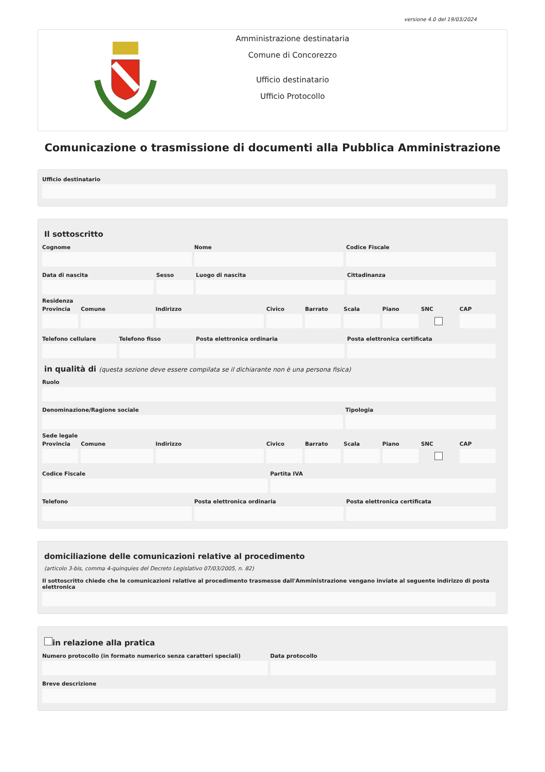versione 4.0 del 19/03/2024
Amministrazione destinataria
Comune di Concorezzo
Ufficio destinatario
Ufficio Protocollo
Comunicazione o trasmissione di documenti alla Pubblica Amministrazione
Ufficio destinatario
Il sottoscritto
Cognome Nome Codice Fiscale
Data di nascita Sesso Luogo di nascita Cittadinanza
Residenza
Provincia Comune Indirizzo Civico Barrato Scala Piano SNC CAP
Telefono cellulare Telefono fisso Posta elettronica ordinaria Posta elettronica certificata
in qualità di (questa sezione deve essere compilata se il dichiarante non è una persona fisica)
Ruolo
Denominazione/Ragione sociale Tipologia
Sede legale
Provincia Comune Indirizzo Civico Barrato Scala Piano SNC CAP
Codice Fiscale Partita IVA
Telefono Posta elettronica ordinaria Posta elettronica certificata
domiciliazione delle comunicazioni relative al procedimento
(articolo 3-bis, comma 4-quinquies del Decreto Legislativo 07/03/2005, n. 82)
Il sottoscritto chiede che le comunicazioni relative al procedimento trasmesse dall'Amministrazione vengano inviate al seguente indirizzo di posta elettronica
in relazione alla pratica
Numero protocollo (in formato numerico senza caratteri speciali)
Data protocollo
Breve descrizione